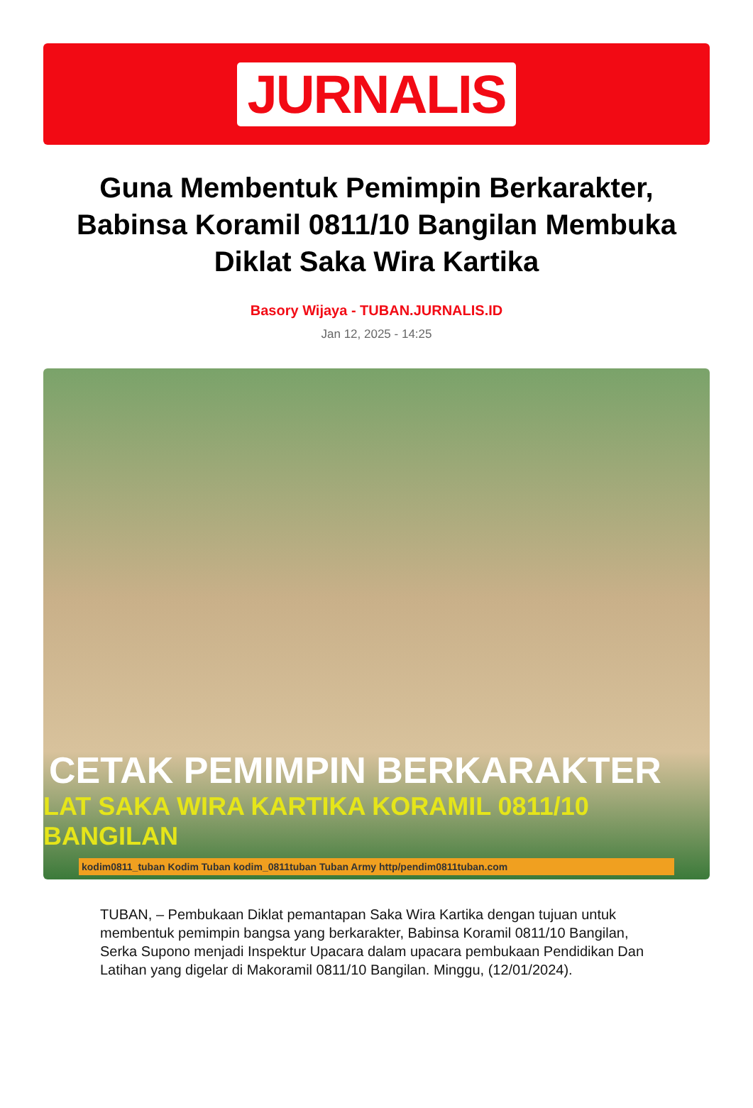JURNALIS
Guna Membentuk Pemimpin Berkarakter, Babinsa Koramil 0811/10 Bangilan Membuka Diklat Saka Wira Kartika
Basory Wijaya - TUBAN.JURNALIS.ID
Jan 12, 2025 - 14:25
CETAK PEMIMPIN BERKARAKTER
LAT SAKA WIRA KARTIKA KORAMIL 0811/10 BANGILAN
kodim0811_tuban Kodim Tuban kodim_0811tuban Tuban Army http/pendim0811tuban.com
TUBAN, – Pembukaan Diklat pemantapan Saka Wira Kartika dengan tujuan untuk membentuk pemimpin bangsa yang berkarakter, Babinsa Koramil 0811/10 Bangilan, Serka Supono menjadi Inspektur Upacara dalam upacara pembukaan Pendidikan Dan Latihan yang digelar di Makoramil 0811/10 Bangilan. Minggu, (12/01/2024).